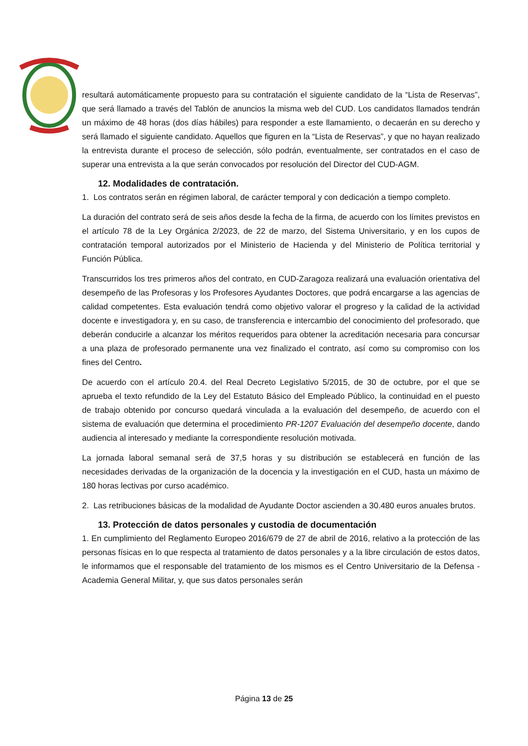resultará automáticamente propuesto para su contratación el siguiente candidato de la “Lista de Reservas”, que será llamado a través del Tablón de anuncios la misma web del CUD. Los candidatos llamados tendrán un máximo de 48 horas (dos días hábiles) para responder a este llamamiento, o decaerán en su derecho y será llamado el siguiente candidato. Aquellos que figuren en la “Lista de Reservas”, y que no hayan realizado la entrevista durante el proceso de selección, sólo podrán, eventualmente, ser contratados en el caso de superar una entrevista a la que serán convocados por resolución del Director del CUD-AGM.
12. Modalidades de contratación.
1. Los contratos serán en régimen laboral, de carácter temporal y con dedicación a tiempo completo.
La duración del contrato será de seis años desde la fecha de la firma, de acuerdo con los límites previstos en el artículo 78 de la Ley Orgánica 2/2023, de 22 de marzo, del Sistema Universitario, y en los cupos de contratación temporal autorizados por el Ministerio de Hacienda y del Ministerio de Política territorial y Función Pública.
Transcurridos los tres primeros años del contrato, en CUD-Zaragoza realizará una evaluación orientativa del desempeño de las Profesoras y los Profesores Ayudantes Doctores, que podrá encargarse a las agencias de calidad competentes. Esta evaluación tendrá como objetivo valorar el progreso y la calidad de la actividad docente e investigadora y, en su caso, de transferencia e intercambio del conocimiento del profesorado, que deberán conducirle a alcanzar los méritos requeridos para obtener la acreditación necesaria para concursar a una plaza de profesorado permanente una vez finalizado el contrato, así como su compromiso con los fines del Centro.
De acuerdo con el artículo 20.4. del Real Decreto Legislativo 5/2015, de 30 de octubre, por el que se aprueba el texto refundido de la Ley del Estatuto Básico del Empleado Público, la continuidad en el puesto de trabajo obtenido por concurso quedará vinculada a la evaluación del desempeño, de acuerdo con el sistema de evaluación que determina el procedimiento PR-1207 Evaluación del desempeño docente, dando audiencia al interesado y mediante la correspondiente resolución motivada.
La jornada laboral semanal será de 37,5 horas y su distribución se establecerá en función de las necesidades derivadas de la organización de la docencia y la investigación en el CUD, hasta un máximo de 180 horas lectivas por curso académico.
2. Las retribuciones básicas de la modalidad de Ayudante Doctor ascienden a 30.480 euros anuales brutos.
13. Protección de datos personales y custodia de documentación
1. En cumplimiento del Reglamento Europeo 2016/679 de 27 de abril de 2016, relativo a la protección de las personas físicas en lo que respecta al tratamiento de datos personales y a la libre circulación de estos datos, le informamos que el responsable del tratamiento de los mismos es el Centro Universitario de la Defensa - Academia General Militar, y, que sus datos personales serán
Página 13 de 25